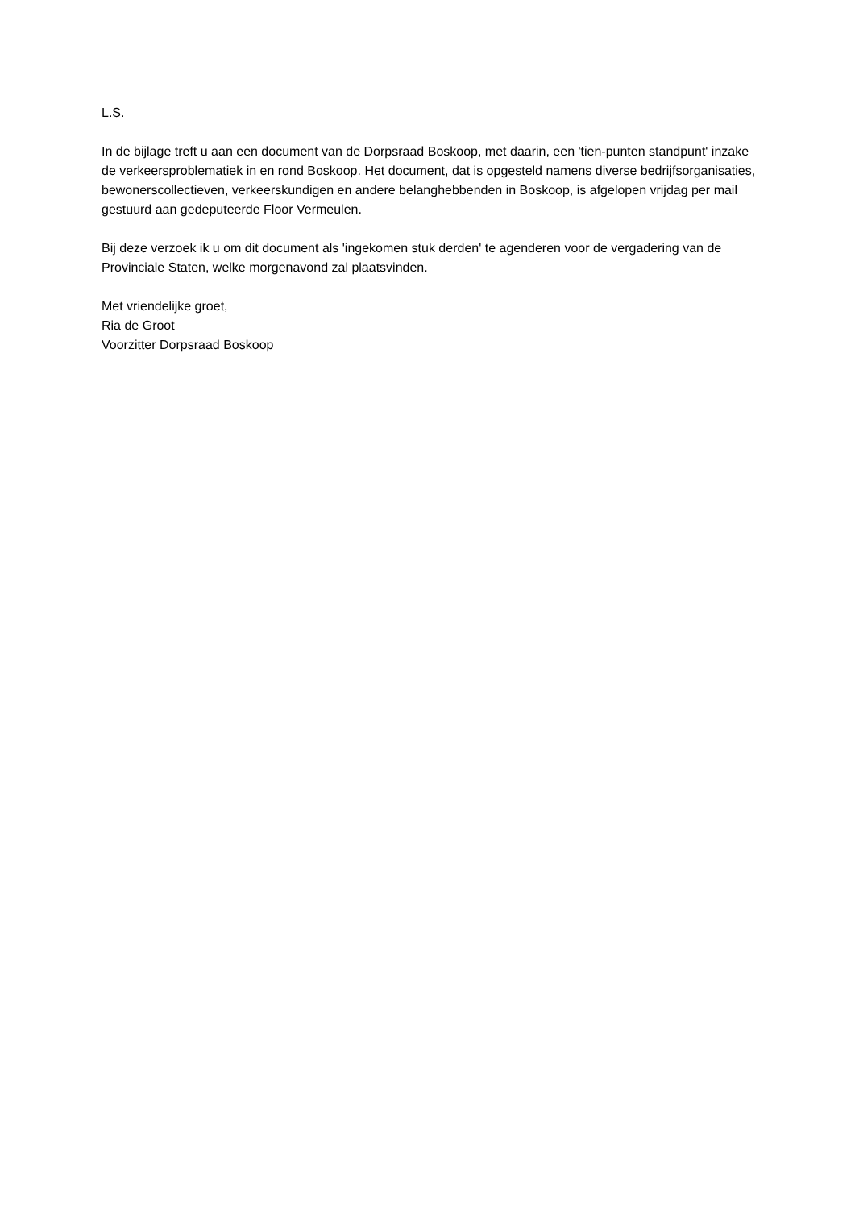L.S.
In de bijlage treft u aan een document van de Dorpsraad Boskoop, met daarin, een 'tien-punten standpunt' inzake de verkeersproblematiek in en rond Boskoop. Het document, dat is opgesteld namens diverse bedrijfsorganisaties, bewonerscollectieven, verkeerskundigen en andere belanghebbenden in Boskoop, is afgelopen vrijdag per mail gestuurd aan gedeputeerde Floor Vermeulen.
Bij deze verzoek ik u om dit document als 'ingekomen stuk derden' te agenderen voor de vergadering van de Provinciale Staten, welke morgenavond zal plaatsvinden.
Met vriendelijke groet,
Ria de Groot
Voorzitter Dorpsraad Boskoop